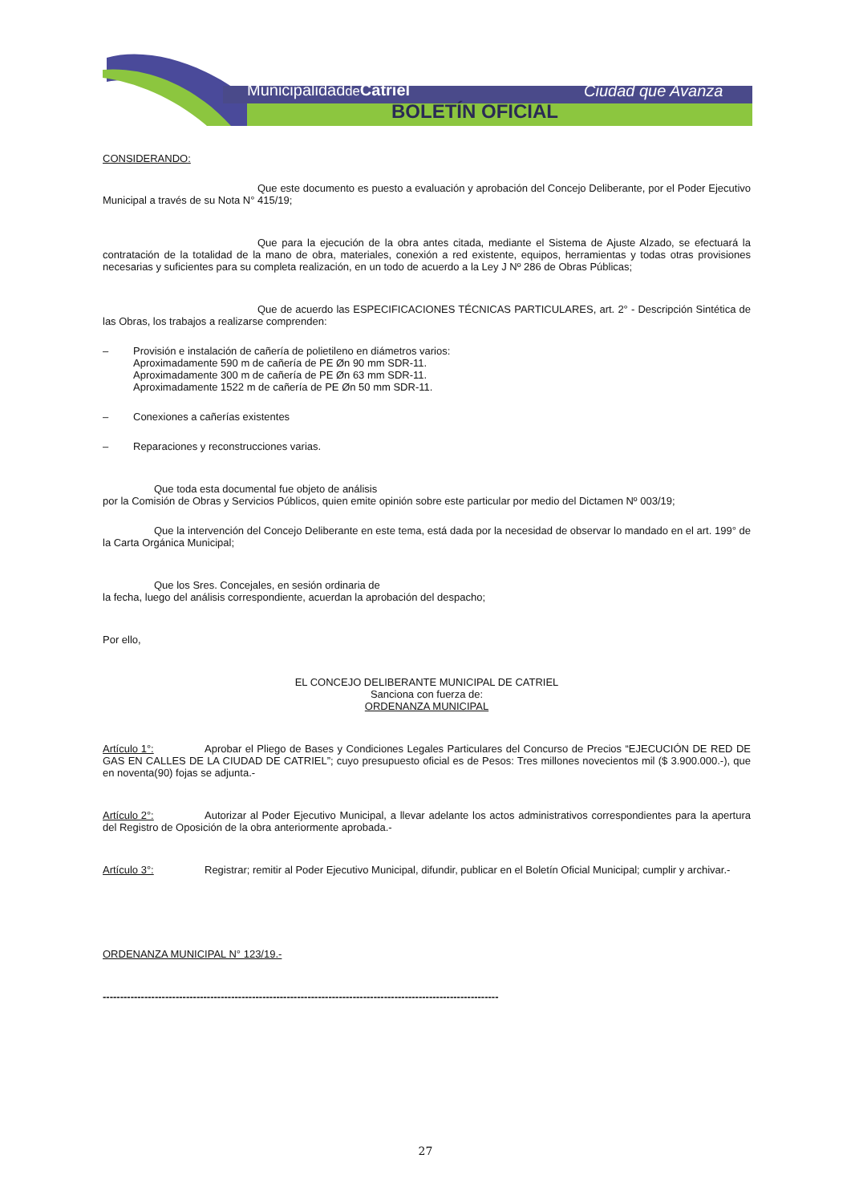Municipalidadde Catriel Ciudad que Avanza
BOLETÍN OFICIAL
CONSIDERANDO:
Que este documento es puesto a evaluación y aprobación del Concejo Deliberante, por el Poder Ejecutivo Municipal a través de su Nota N° 415/19;
Que para la ejecución de la obra antes citada, mediante el Sistema de Ajuste Alzado, se efectuará la contratación de la totalidad de la mano de obra, materiales, conexión a red existente, equipos, herramientas y todas otras provisiones necesarias y suficientes para su completa realización, en un todo de acuerdo a la Ley J Nº 286 de Obras Públicas;
Que de acuerdo las ESPECIFICACIONES TÉCNICAS PARTICULARES, art. 2° - Descripción Sintética de las Obras, los trabajos a realizarse comprenden:
– Provisión e instalación de cañería de polietileno en diámetros varios:
Aproximadamente 590 m de cañería de PE Øn 90 mm SDR-11.
Aproximadamente 300 m de cañería de PE Øn 63 mm SDR-11.
Aproximadamente 1522 m de cañería de PE Øn 50 mm SDR-11.
– Conexiones a cañerías existentes
– Reparaciones y reconstrucciones varias.
Que toda esta documental fue objeto de análisis
por la Comisión de Obras y Servicios Públicos, quien emite opinión sobre este particular por medio del Dictamen Nº 003/19;
Que la intervención del Concejo Deliberante en este tema, está dada por la necesidad de observar lo mandado en el art. 199° de la Carta Orgánica Municipal;
Que los Sres. Concejales, en sesión ordinaria de
la fecha, luego del análisis correspondiente, acuerdan la aprobación del despacho;
Por ello,
EL CONCEJO DELIBERANTE MUNICIPAL DE CATRIEL
Sanciona con fuerza de:
ORDENANZA MUNICIPAL
Artículo 1°: Aprobar el Pliego de Bases y Condiciones Legales Particulares del Concurso de Precios “EJECUCIÓN DE RED DE GAS EN CALLES DE LA CIUDAD DE CATRIEL”; cuyo presupuesto oficial es de Pesos: Tres millones novecientos mil ($ 3.900.000.-), que en noventa(90) fojas se adjunta.-
Artículo 2°: Autorizar al Poder Ejecutivo Municipal, a llevar adelante los actos administrativos correspondientes para la apertura del Registro de Oposición de la obra anteriormente aprobada.-
Artículo 3°: Registrar; remitir al Poder Ejecutivo Municipal, difundir, publicar en el Boletín Oficial Municipal; cumplir y archivar.-
ORDENANZA MUNICIPAL N° 123/19.-
------------------------------------------------------------------------------------------------------------------
27